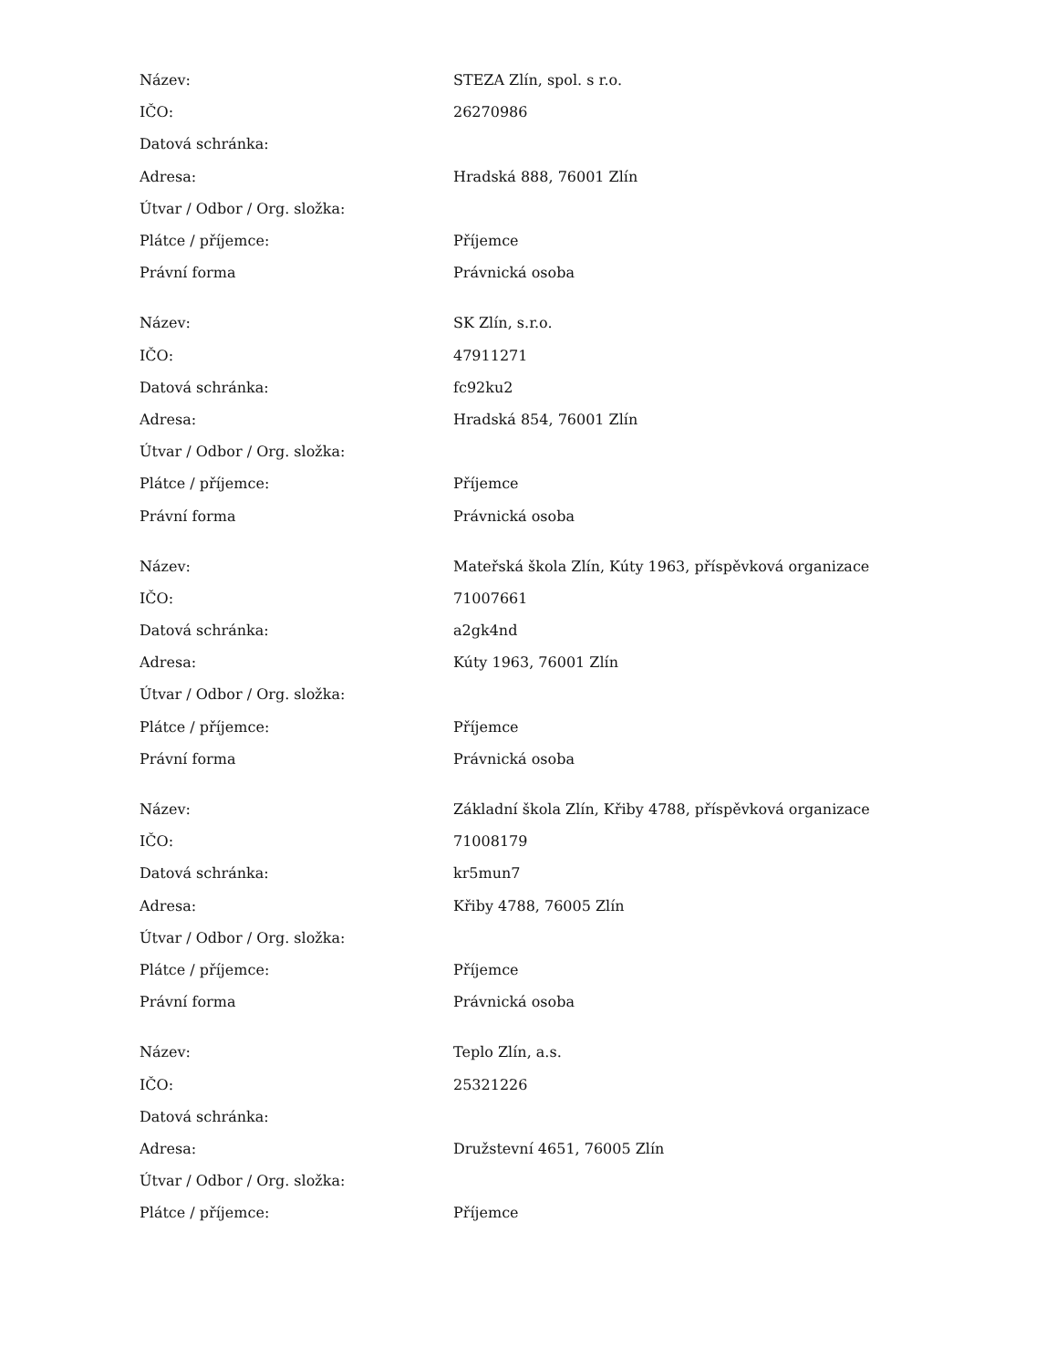| Název: | STEZA Zlín, spol. s r.o. |
| IČO: | 26270986 |
| Datová schránka: | |
| Adresa: | Hradská 888, 76001 Zlín |
| Útvar / Odbor / Org. složka: | |
| Plátce / příjemce: | Příjemce |
| Právní forma | Právnická osoba |
| Název: | SK Zlín, s.r.o. |
| IČO: | 47911271 |
| Datová schránka: | fc92ku2 |
| Adresa: | Hradská 854, 76001 Zlín |
| Útvar / Odbor / Org. složka: | |
| Plátce / příjemce: | Příjemce |
| Právní forma | Právnická osoba |
| Název: | Mateřská škola Zlín, Kúty 1963, příspěvková organizace |
| IČO: | 71007661 |
| Datová schránka: | a2gk4nd |
| Adresa: | Kúty 1963, 76001 Zlín |
| Útvar / Odbor / Org. složka: | |
| Plátce / příjemce: | Příjemce |
| Právní forma | Právnická osoba |
| Název: | Základní škola Zlín, Křiby 4788, příspěvková organizace |
| IČO: | 71008179 |
| Datová schránka: | kr5mun7 |
| Adresa: | Křiby 4788, 76005 Zlín |
| Útvar / Odbor / Org. složka: | |
| Plátce / příjemce: | Příjemce |
| Právní forma | Právnická osoba |
| Název: | Teplo Zlín, a.s. |
| IČO: | 25321226 |
| Datová schránka: | |
| Adresa: | Družstevní 4651, 76005 Zlín |
| Útvar / Odbor / Org. složka: | |
| Plátce / příjemce: | Příjemce |